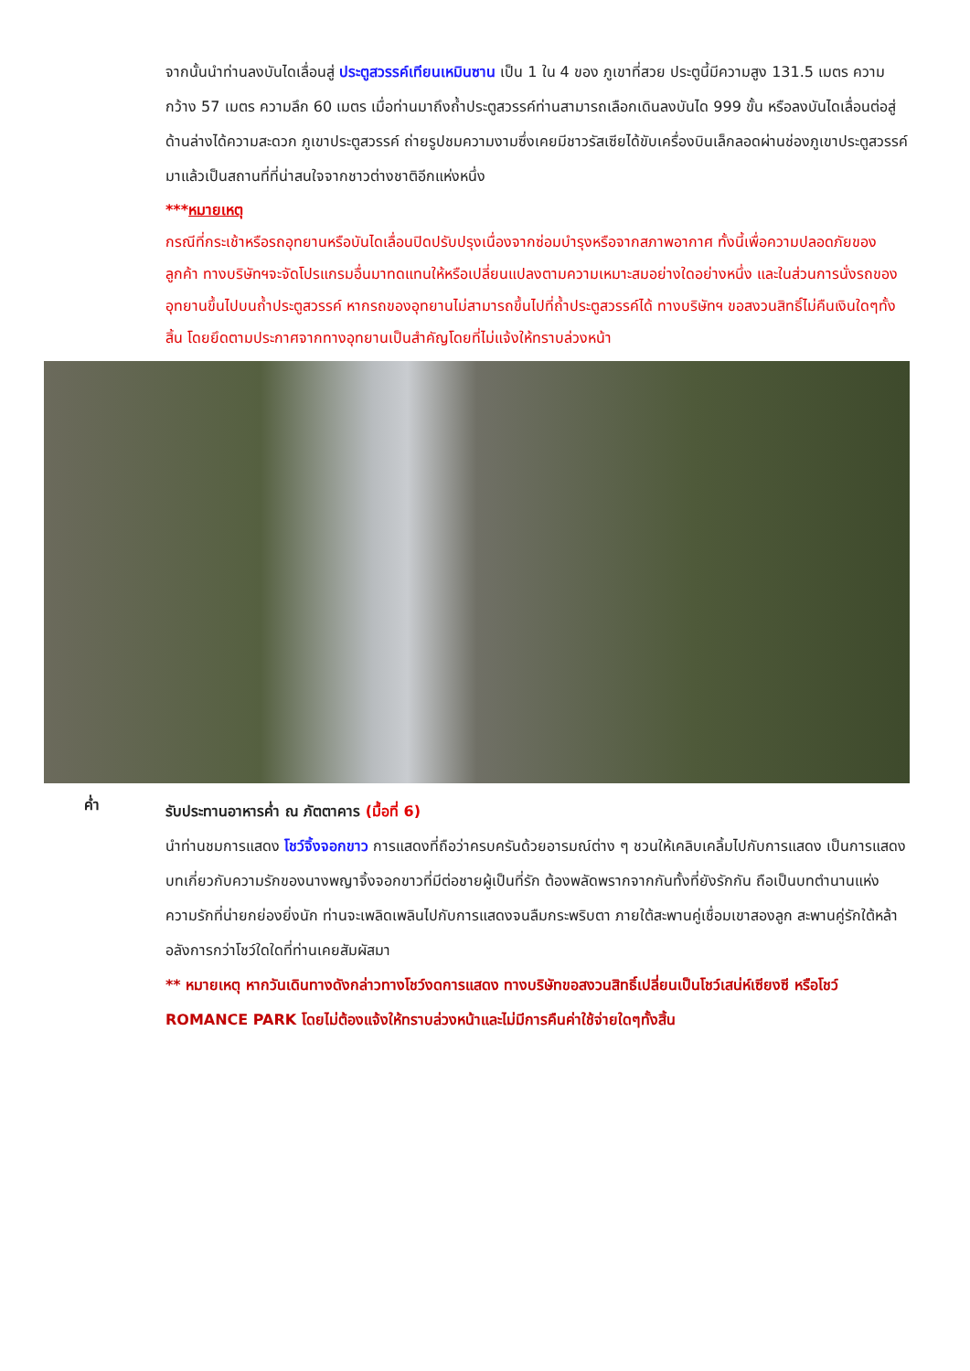จากนั้นนำท่านลงบันไดเลื่อนสู่ ประตูสวรรค์เทียนเหมินซาน เป็น 1 ใน 4 ของ ภูเขาที่สวย ประตูนี้มีความสูง 131.5 เมตร ความกว้าง 57 เมตร ความลึก 60 เมตร เมื่อท่านมาถึงถ้ำประตูสวรรค์ท่านสามารถเลือกเดินลงบันได 999 ขั้น หรือลงบันไดเลื่อนต่อสู่ด้านล่างได้ความสะดวก ภูเขาประตูสวรรค์ ถ่ายรูปชมความงามซึ่งเคยมีชาวรัสเซียได้ขับเครื่องบินเล็กลอดผ่านช่องภูเขาประตูสวรรค์มาแล้วเป็นสถานที่ที่น่าสนใจจากชาวต่างชาติอีกแห่งหนึ่ง
***หมายเหตุ
กรณีที่กระเช้าหรือรถอุทยานหรือบันไดเลื่อนปิดปรับปรุงเนื่องจากซ่อมบำรุงหรือจากสภาพอากาศ ทั้งนี้เพื่อความปลอดภัยของลูกค้า ทางบริษัทฯจะจัดโปรแกรมอื่นมาทดแทนให้หรือเปลี่ยนแปลงตามความเหมาะสมอย่างใดอย่างหนึ่ง และในส่วนการนั่งรถของอุทยานขึ้นไปบนถ้ำประตูสวรรค์ หากรถของอุทยานไม่สามารถขึ้นไปที่ถ้ำประตูสวรรค์ได้ ทางบริษัทฯ ขอสงวนสิทธิ์ไม่คืนเงินใดๆทั้งสิ้น โดยยึดตามประกาศจากทางอุทยานเป็นสำคัญโดยที่ไม่แจ้งให้ทราบล่วงหน้า
ค่ำ
รับประทานอาหารค่ำ ณ ภัตตาคาร (มื้อที่ 6)
นำท่านชมการแสดง โชว์จิ้งจอกขาว การแสดงที่ถือว่าครบครันด้วยอารมณ์ต่าง ๆ ชวนให้เคลิบเคลิ้มไปกับการแสดง เป็นการแสดงบทเกี่ยวกับความรักของนางพญาจิ้งจอกขาวที่มีต่อชายผู้เป็นที่รัก ต้องพลัดพรากจากกันทั้งที่ยังรักกัน ถือเป็นบทตำนานแห่งความรักที่น่ายกย่องยิ่งนัก ท่านจะเพลิดเพลินไปกับการแสดงจนลืมกระพริบตา ภายใต้สะพานคู่เชื่อมเขาสองลูก สะพานคู่รักใต้หล้า อลังการกว่าโชว์ใดใดที่ท่านเคยสัมผัสมา
** หมายเหตุ หากวันเดินทางดังกล่าวทางโชว์งดการแสดง ทางบริษัทขอสงวนสิทธิ์เปลี่ยนเป็นโชว์เสน่ห์เซียงซี หรือโชว์ ROMANCE PARK โดยไม่ต้องแจ้งให้ทราบล่วงหน้าและไม่มีการคืนค่าใช้จ่ายใดๆทั้งสิ้น